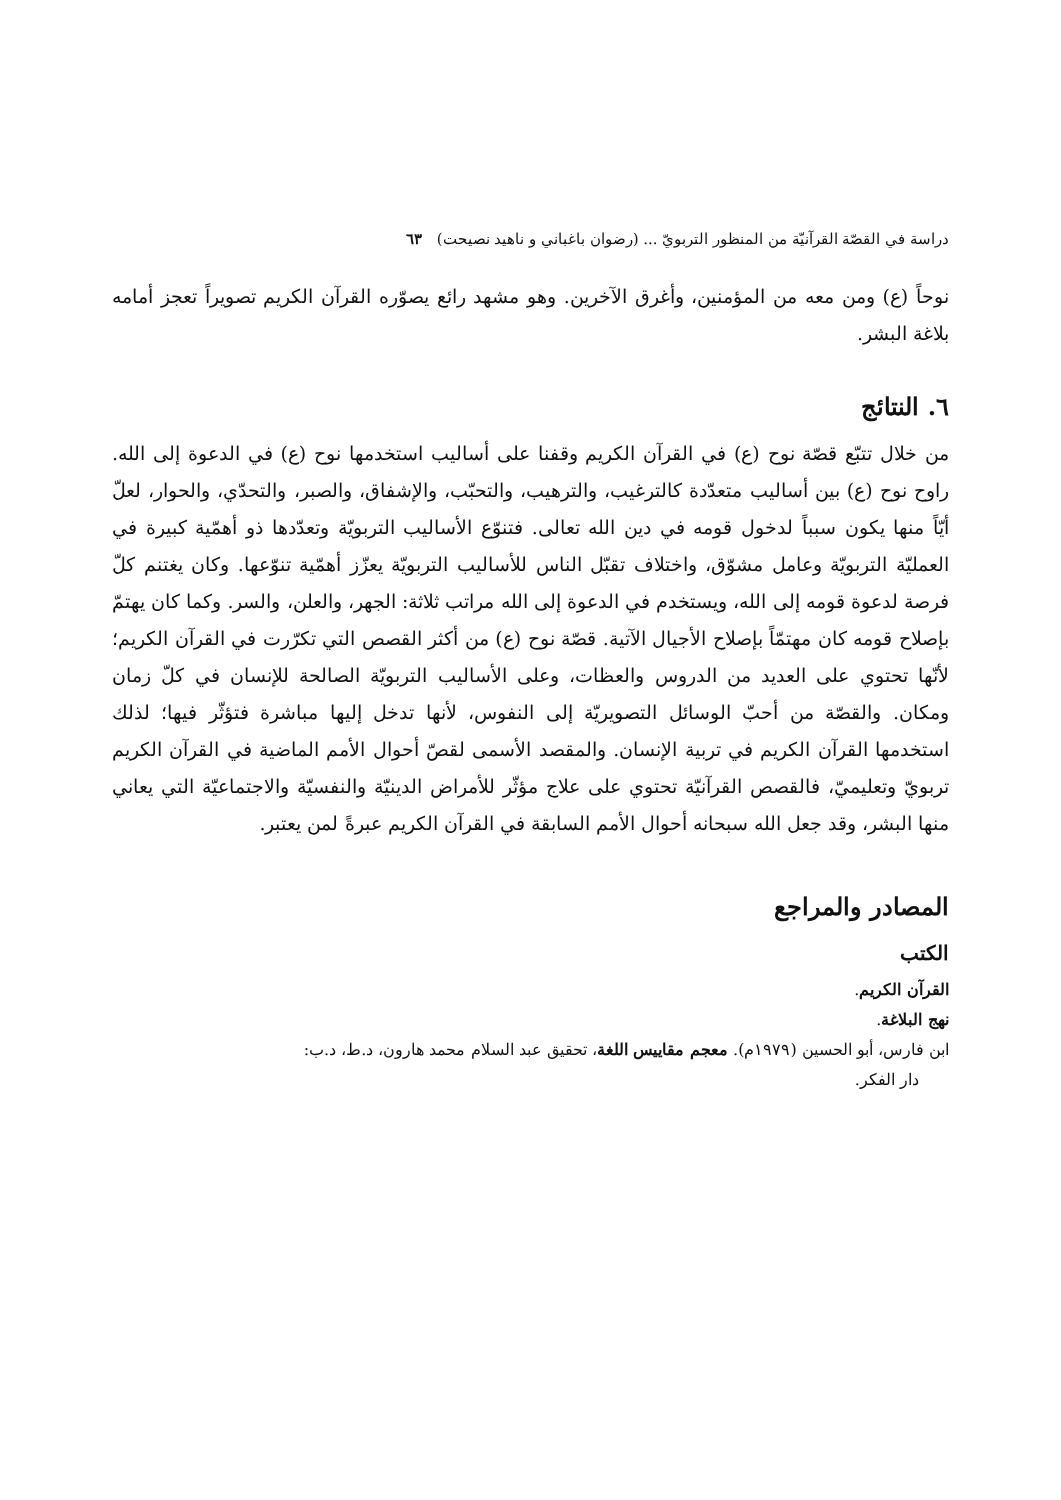دراسة في القصّة القرآنيّة من المنظور التربويّ ... (رضوان باغباني و ناهيد نصيحت) ٦٣
نوحاً (ع) ومن معه من المؤمنين، وأغرق الآخرين. وهو مشهد رائع يصوّره القرآن الكريم تصويراً تعجز أمامه بلاغة البشر.
٦. النتائج
من خلال تتبّع قصّة نوح (ع) في القرآن الكريم وقفنا على أساليب استخدمها نوح (ع) في الدعوة إلى الله. راوح نوح (ع) بين أساليب متعدّدة كالترغيب، والترهيب، والتحبّب، والإشفاق، والصبر، والتحدّي، والحوار، لعلّ أيّاً منها يكون سبباً لدخول قومه في دين الله تعالى. فتنوّع الأساليب التربويّة وتعدّدها ذو أهمّية كبيرة في العمليّة التربويّة وعامل مشوّق، واختلاف تقبّل الناس للأساليب التربويّة يعزّز أهمّية تنوّعها. وكان يغتنم كلّ فرصة لدعوة قومه إلى الله، ويستخدم في الدعوة إلى الله مراتب ثلاثة: الجهر، والعلن، والسر. وكما كان يهتمّ بإصلاح قومه كان مهتمّاً بإصلاح الأجيال الآتية. قصّة نوح (ع) من أكثر القصص التي تكرّرت في القرآن الكريم؛ لأنّها تحتوي على العديد من الدروس والعظات، وعلى الأساليب التربويّة الصالحة للإنسان في كلّ زمان ومكان. والقصّة من أحبّ الوسائل التصويريّة إلى النفوس، لأنها تدخل إليها مباشرة فتؤثّر فيها؛ لذلك استخدمها القرآن الكريم في تربية الإنسان. والمقصد الأسمى لقصّ أحوال الأمم الماضية في القرآن الكريم تربويّ وتعليميّ، فالقصص القرآنيّة تحتوي على علاج مؤثّر للأمراض الدينيّة والنفسيّة والاجتماعيّة التي يعاني منها البشر، وقد جعل الله سبحانه أحوال الأمم السابقة في القرآن الكريم عبرةً لمن يعتبر.
المصادر والمراجع
الكتب
القرآن الكريم.
نهج البلاغة.
ابن فارس، أبو الحسين (١٩٧٩م). معجم مقاييس اللغة، تحقيق عبد السلام محمد هارون، د.ط، د.ب:
دار الفكر.